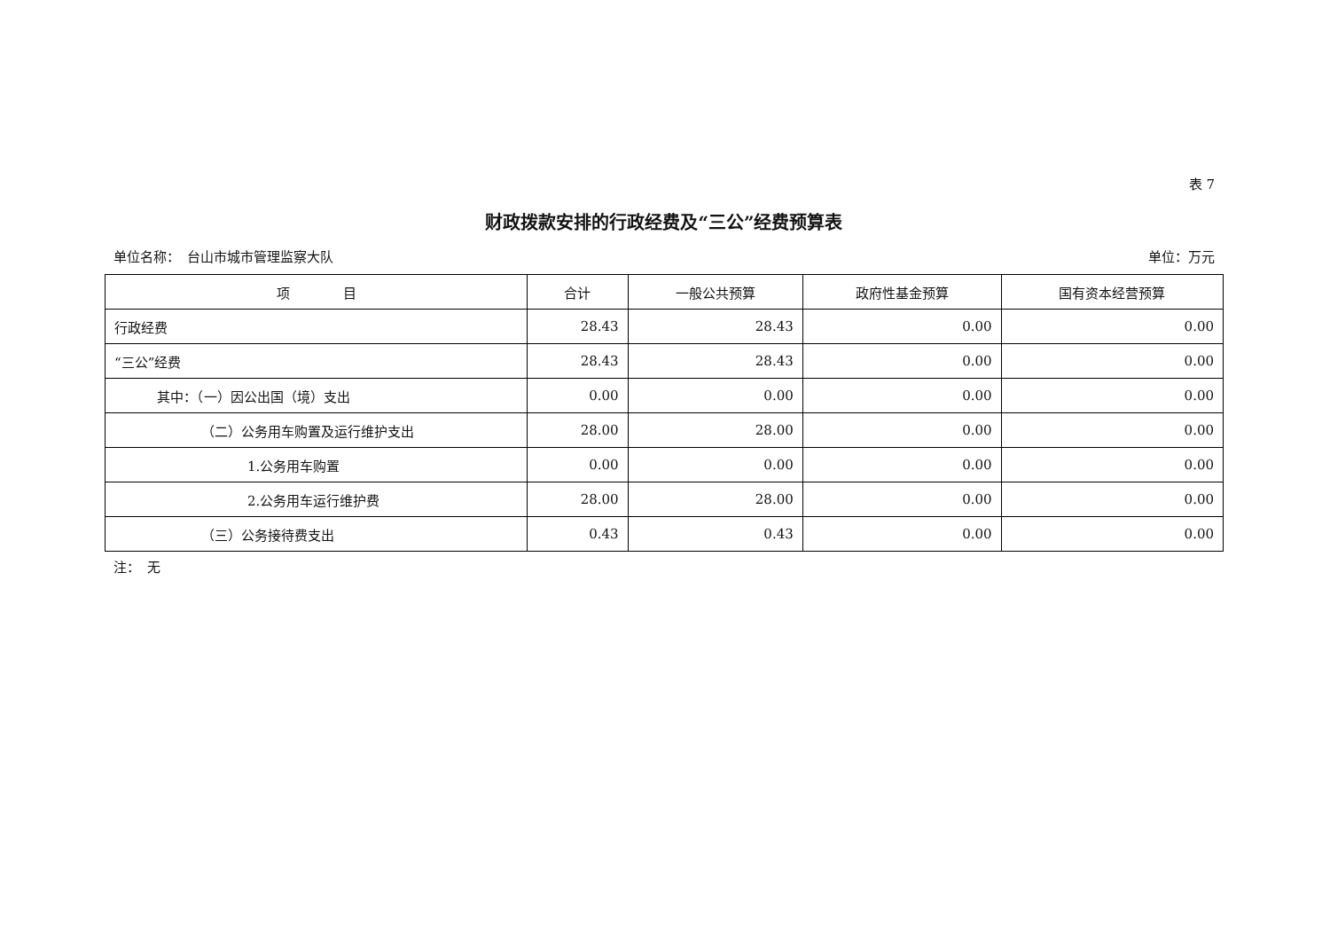表 7
财政拨款安排的行政经费及“三公”经费预算表
单位名称：　台山市城市管理监察大队 单位：万元
| 项 目 | 合计 | 一般公共预算 | 政府性基金预算 | 国有资本经营预算 |
| --- | --- | --- | --- | --- |
| 行政经费 | 28.43 | 28.43 | 0.00 | 0.00 |
| “三公”经费 | 28.43 | 28.43 | 0.00 | 0.00 |
| 其中：（一）因公出国（境）支出 | 0.00 | 0.00 | 0.00 | 0.00 |
| （二）公务用车购置及运行维护支出 | 28.00 | 28.00 | 0.00 | 0.00 |
| 1.公务用车购置 | 0.00 | 0.00 | 0.00 | 0.00 |
| 2.公务用车运行维护费 | 28.00 | 28.00 | 0.00 | 0.00 |
| （三）公务接待费支出 | 0.43 | 0.43 | 0.00 | 0.00 |
注：　无